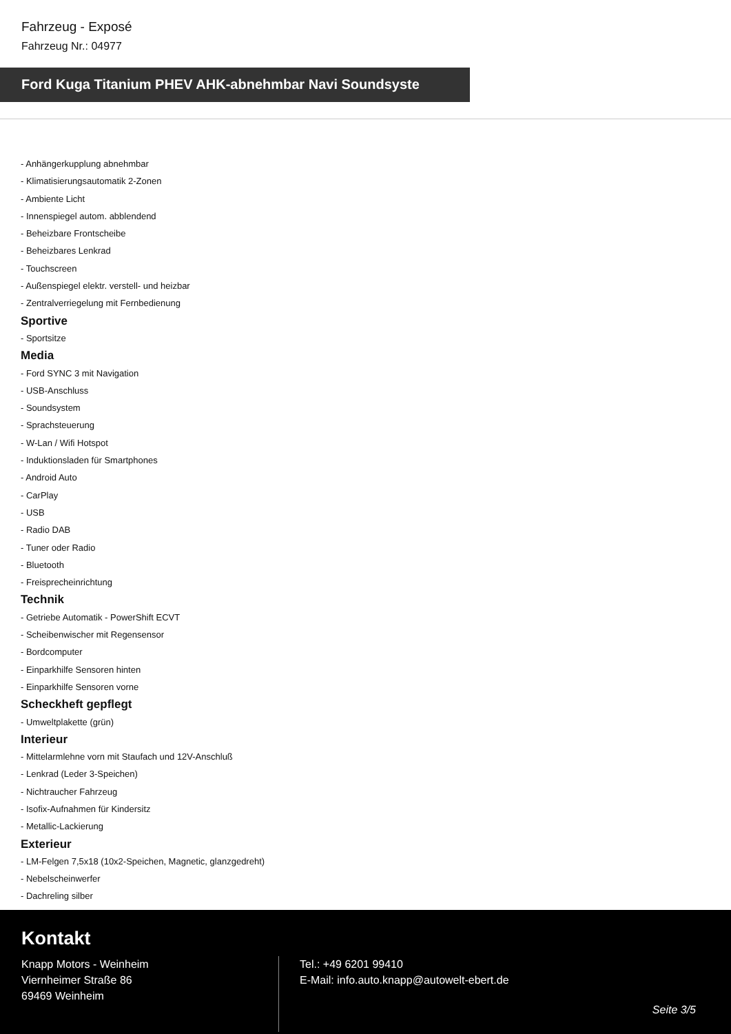Fahrzeug - Exposé
Fahrzeug Nr.: 04977
Ford Kuga Titanium PHEV AHK-abnehmbar Navi Soundsyste
- Anhängerkupplung abnehmbar
- Klimatisierungsautomatik 2-Zonen
- Ambiente Licht
- Innenspiegel autom. abblendend
- Beheizbare Frontscheibe
- Beheizbares Lenkrad
- Touchscreen
- Außenspiegel elektr. verstell- und heizbar
- Zentralverriegelung mit Fernbedienung
Sportive
- Sportsitze
Media
- Ford SYNC 3 mit Navigation
- USB-Anschluss
- Soundsystem
- Sprachsteuerung
- W-Lan / Wifi Hotspot
- Induktionsladen für Smartphones
- Android Auto
- CarPlay
- USB
- Radio DAB
- Tuner oder Radio
- Bluetooth
- Freisprecheinrichtung
Technik
- Getriebe Automatik - PowerShift ECVT
- Scheibenwischer mit Regensensor
- Bordcomputer
- Einparkhilfe Sensoren hinten
- Einparkhilfe Sensoren vorne
Scheckheft gepflegt
- Umweltplakette (grün)
Interieur
- Mittelarmlehne vorn mit Staufach und 12V-Anschluß
- Lenkrad (Leder 3-Speichen)
- Nichtraucher Fahrzeug
- Isofix-Aufnahmen für Kindersitz
- Metallic-Lackierung
Exterieur
- LM-Felgen 7,5x18 (10x2-Speichen, Magnetic, glanzgedreht)
- Nebelscheinwerfer
- Dachreling silber
Kontakt
Knapp Motors - Weinheim
Viernheimer Straße 86
69469 Weinheim
Tel.: +49 6201 99410
E-Mail: info.auto.knapp@autowelt-ebert.de
Seite 3/5